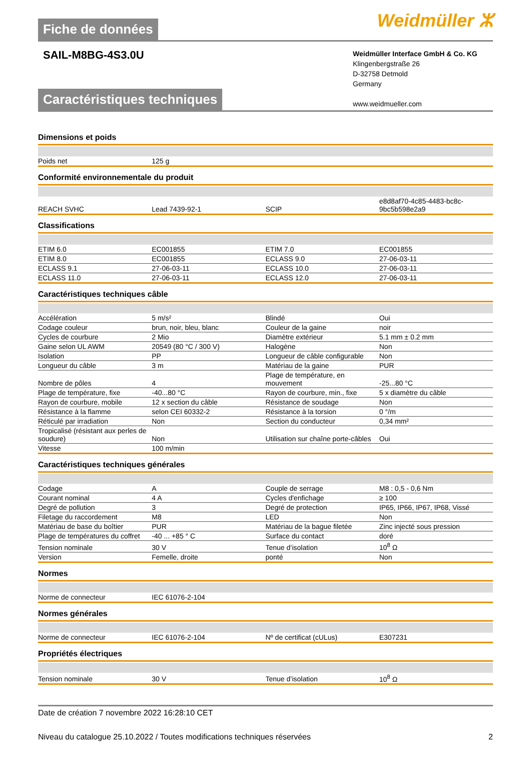Fiche de données
Weidmüller ⵣ
SAIL-M8BG-4S3.0U
Weidmüller Interface GmbH & Co. KG
Klingenbergstraße 26
D-32758 Detmold
Germany
www.weidmueller.com
Caractéristiques techniques
Dimensions et poids
| Poids net | 125 g | | | |
Conformité environnementale du produit
| REACH SVHC | Lead 7439-92-1 | | SCIP | e8d8af70-4c85-4483-bc8c-9bc5b598e2a9 |
Classifications
| ETIM 6.0 | EC001855 | | ETIM 7.0 | EC001855 |
| ETIM 8.0 | EC001855 | | ECLASS 9.0 | 27-06-03-11 |
| ECLASS 9.1 | 27-06-03-11 | | ECLASS 10.0 | 27-06-03-11 |
| ECLASS 11.0 | 27-06-03-11 | | ECLASS 12.0 | 27-06-03-11 |
Caractéristiques techniques câble
| Accélération | 5 m/s² | | Blindé | Oui |
| Codage couleur | brun, noir, bleu, blanc | | Couleur de la gaine | noir |
| Cycles de courbure | 2 Mio | | Diamètre extérieur | 5.1 mm ± 0.2 mm |
| Gaine selon UL AWM | 20549 (80 °C / 300 V) | | Halogène | Non |
| Isolation | PP | | Longueur de câble configurable | Non |
| Longueur du câble | 3 m | | Matériau de la gaine | PUR |
| Nombre de pôles | 4 | | Plage de température, en mouvement | -25...80 °C |
| Plage de température, fixe | -40...80 °C | | Rayon de courbure, min., fixe | 5 x diamètre du câble |
| Rayon de courbure, mobile | 12 x section du câble | | Résistance de soudage | Non |
| Résistance à la flamme | selon CEI 60332-2 | | Résistance à la torsion | 0 °/m |
| Réticulé par irradiation | Non | | Section du conducteur | 0,34 mm² |
| Tropicalisé (résistant aux perles de soudure) | Non | | Utilisation sur chaîne porte-câbles | Oui |
| Vitesse | 100 m/min | | | |
Caractéristiques techniques générales
| Codage | A | | Couple de serrage | M8 : 0,5 - 0,6 Nm |
| Courant nominal | 4 A | | Cycles d'enfichage | ≥ 100 |
| Degré de pollution | 3 | | Degré de protection | IP65, IP66, IP67, IP68, Vissé |
| Filetage du raccordement | M8 | | LED | Non |
| Matériau de base du boîtier | PUR | | Matériau de la bague filetée | Zinc injecté sous pression |
| Plage de températures du coffret | -40 ... +85 ° C | | Surface du contact | doré |
| Tension nominale | 30 V | | Tenue d’isolation | 10<sup>8</sup> Ω |
| Version | Femelle, droite | | ponté | Non |
Normes
| Norme de connecteur | IEC 61076-2-104 | | | |
Normes générales
| Norme de connecteur | IEC 61076-2-104 | | Nº de certificat (cULus) | E307231 |
Propriétés électriques
| Tension nominale | 30 V | | Tenue d’isolation | 10<sup>8</sup> Ω |
Date de création 7 novembre 2022 16:28:10 CET
Niveau du catalogue 25.10.2022 / Toutes modifications techniques réservées 2